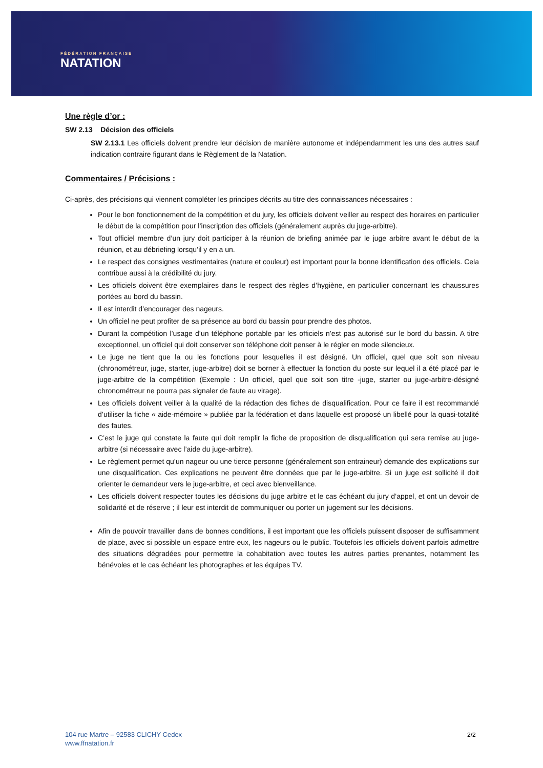FÉDÉRATION FRANÇAISE
NATATION
Une règle d’or :
SW 2.13 Décision des officiels
SW 2.13.1 Les officiels doivent prendre leur décision de manière autonome et indépendamment les uns des autres sauf indication contraire figurant dans le Règlement de la Natation.
Commentaires / Précisions :
Ci-après, des précisions qui viennent compléter les principes décrits au titre des connaissances nécessaires :
Pour le bon fonctionnement de la compétition et du jury, les officiels doivent veiller au respect des horaires en particulier le début de la compétition pour l’inscription des officiels (généralement auprès du juge-arbitre).
Tout officiel membre d’un jury doit participer à la réunion de briefing animée par le juge arbitre avant le début de la réunion, et au débriefing lorsqu’il y en a un.
Le respect des consignes vestimentaires (nature et couleur) est important pour la bonne identification des officiels. Cela contribue aussi à la crédibilité du jury.
Les officiels doivent être exemplaires dans le respect des règles d’hygiène, en particulier concernant les chaussures portées au bord du bassin.
Il est interdit d’encourager des nageurs.
Un officiel ne peut profiter de sa présence au bord du bassin pour prendre des photos.
Durant la compétition l’usage d’un téléphone portable par les officiels n’est pas autorisé sur le bord du bassin. A titre exceptionnel, un officiel qui doit conserver son téléphone doit penser à le régler en mode silencieux.
Le juge ne tient que la ou les fonctions pour lesquelles il est désigné. Un officiel, quel que soit son niveau (chronométreur, juge, starter, juge-arbitre) doit se borner à effectuer la fonction du poste sur lequel il a été placé par le juge-arbitre de la compétition (Exemple : Un officiel, quel que soit son titre -juge, starter ou juge-arbitre-désigné chronométreur ne pourra pas signaler de faute au virage).
Les officiels doivent veiller à la qualité de la rédaction des fiches de disqualification. Pour ce faire il est recommandé d’utiliser la fiche « aide-mémoire » publiée par la fédération et dans laquelle est proposé un libellé pour la quasi-totalité des fautes.
C’est le juge qui constate la faute qui doit remplir la fiche de proposition de disqualification qui sera remise au juge-arbitre (si nécessaire avec l’aide du juge-arbitre).
Le règlement permet qu’un nageur ou une tierce personne (généralement son entraineur) demande des explications sur une disqualification. Ces explications ne peuvent être données que par le juge-arbitre. Si un juge est sollicité il doit orienter le demandeur vers le juge-arbitre, et ceci avec bienveillance.
Les officiels doivent respecter toutes les décisions du juge arbitre et le cas échéant du jury d’appel, et ont un devoir de solidarité et de réserve ; il leur est interdit de communiquer ou porter un jugement sur les décisions.
Afin de pouvoir travailler dans de bonnes conditions, il est important que les officiels puissent disposer de suffisamment de place, avec si possible un espace entre eux, les nageurs ou le public. Toutefois les officiels doivent parfois admettre des situations dégradées pour permettre la cohabitation avec toutes les autres parties prenantes, notamment les bénévoles et le cas échéant les photographes et les équipes TV.
104 rue Martre – 92583 CLICHY Cedex
www.ffnatation.fr
2/2